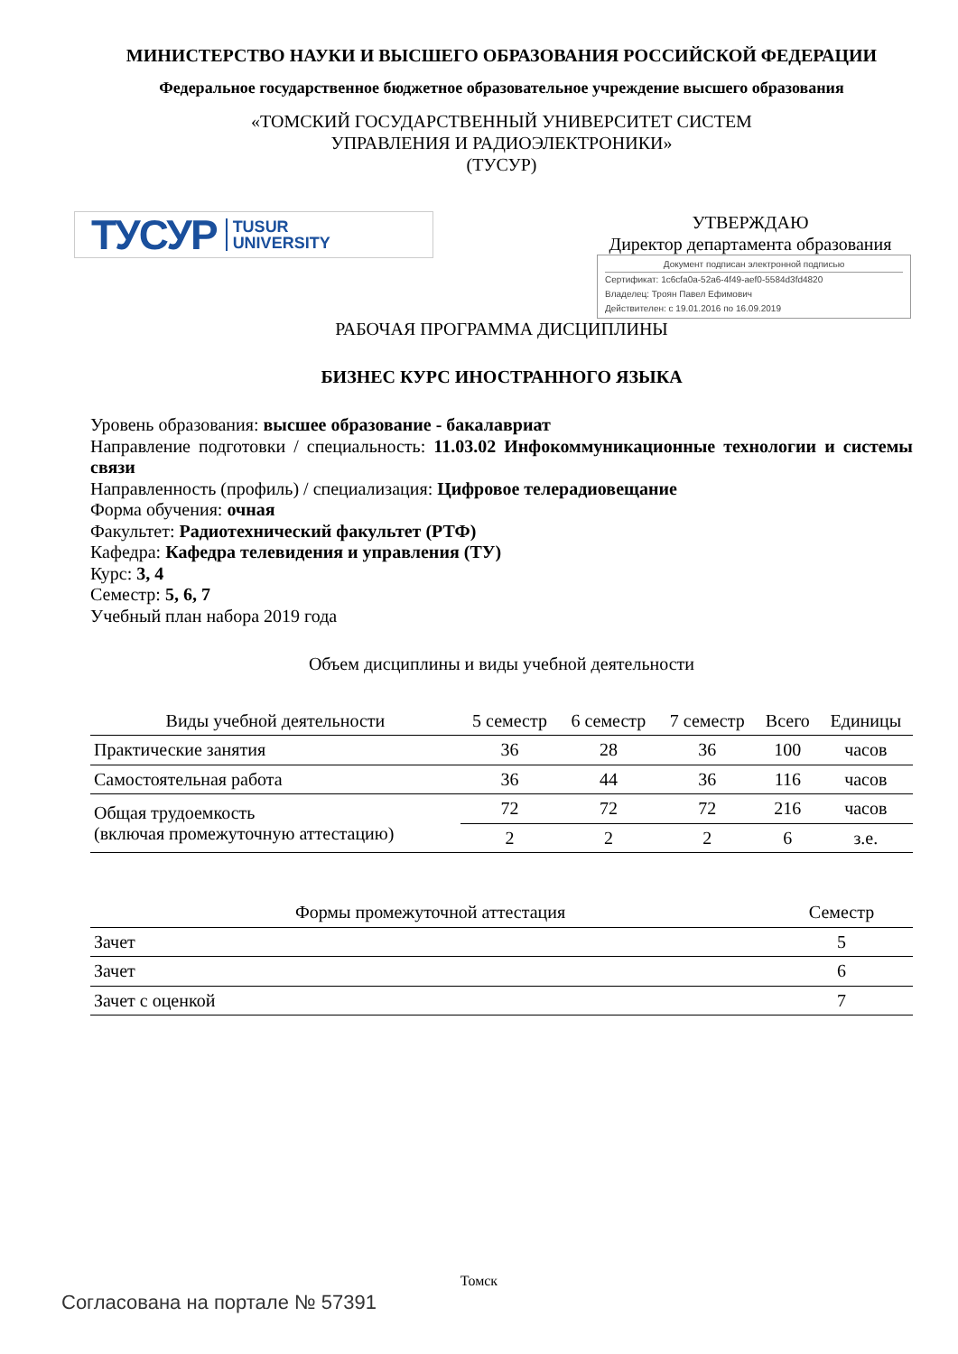МИНИСТЕРСТВО НАУКИ И ВЫСШЕГО ОБРАЗОВАНИЯ РОССИЙСКОЙ ФЕДЕРАЦИИ
Федеральное государственное бюджетное образовательное учреждение высшего образования
«ТОМСКИЙ ГОСУДАРСТВЕННЫЙ УНИВЕРСИТЕТ СИСТЕМ
УПРАВЛЕНИЯ И РАДИОЭЛЕКТРОНИКИ»
(ТУСУР)
ТУСУР TUSUR
UNIVERSITY
УТВЕРЖДАЮ
Директор департамента образования
Документ подписан электронной подписью
Сертификат: 1c6cfa0a-52a6-4f49-aef0-5584d3fd4820
Владелец: Троян Павел Ефимович
Действителен: с 19.01.2016 по 16.09.2019
РАБОЧАЯ ПРОГРАММА ДИСЦИПЛИНЫ
БИЗНЕС КУРС ИНОСТРАННОГО ЯЗЫКА
Уровень образования: высшее образование - бакалавриат
Направление подготовки / специальность: 11.03.02 Инфокоммуникационные технологии и системы связи
Направленность (профиль) / специализация: Цифровое телерадиовещание
Форма обучения: очная
Факультет: Радиотехнический факультет (РТФ)
Кафедра: Кафедра телевидения и управления (ТУ)
Курс: 3, 4
Семестр: 5, 6, 7
Учебный план набора 2019 года
Объем дисциплины и виды учебной деятельности
| Виды учебной деятельности | 5 семестр | 6 семестр | 7 семестр | Всего | Единицы |
| --- | --- | --- | --- | --- | --- |
| Практические занятия | 36 | 28 | 36 | 100 | часов |
| Самостоятельная работа | 36 | 44 | 36 | 116 | часов |
| Общая трудоемкость (включая промежуточную аттестацию) | 72 | 72 | 72 | 216 | часов |
| | 2 | 2 | 2 | 6 | з.е. |
| Формы промежуточной аттестация | Семестр |
| --- | --- |
| Зачет | 5 |
| Зачет | 6 |
| Зачет с оценкой | 7 |
Томск
Согласована на портале № 57391